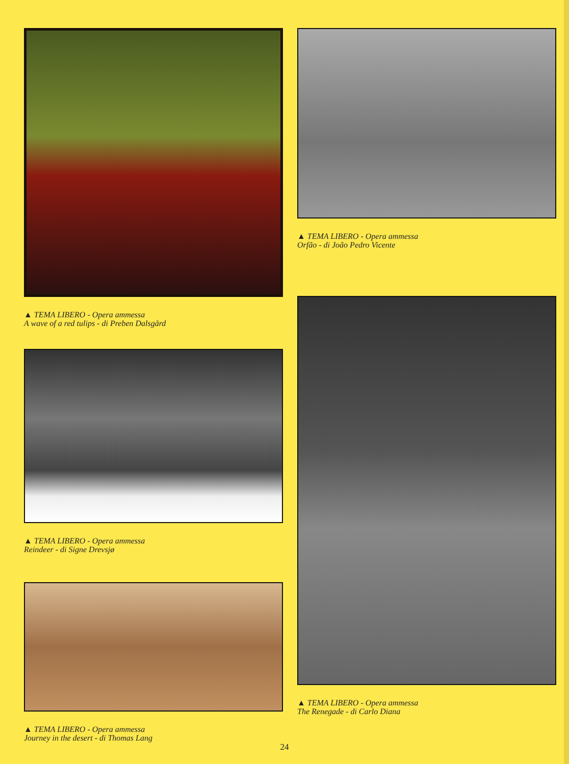▲ TEMA LIBERO - Opera ammessa
A wave of a red tulips - di Preben Dalsgård
▲ TEMA LIBERO - Opera ammessa
Reindeer - di Signe Drevsjø
▲ TEMA LIBERO - Opera ammessa
Journey in the desert - di Thomas Lang
▲ TEMA LIBERO - Opera ammessa
Orfão - di João Pedro Vicente
▲ TEMA LIBERO - Opera ammessa
The Renegade - di Carlo Diana
24